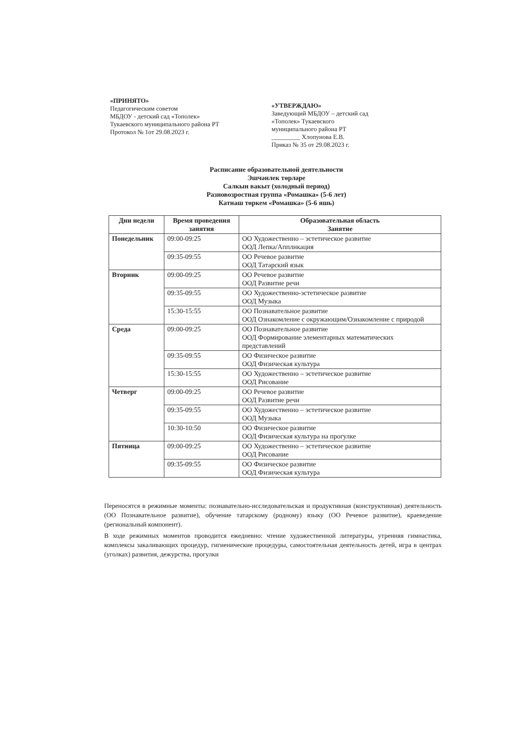«ПРИНЯТО»
Педагогическим советом
МБДОУ - детский сад «Тополек»
Тукаевского муниципального района РТ
Протокол № 1от 29.08.2023 г.
«УТВЕРЖДАЮ»
Заведующий МБДОУ – детский сад «Тополек» Тукаевского муниципального района РТ
_________ Хлопунова Е.В.
Приказ № 35 от 29.08.2023 г.
Расписание образовательной деятельности
Эшчәнлек төрләре
Салкын вакыт (холодный период)
Разновозростная группа «Ромашка» (5-6 лет)
Катнаш төркем «Ромашка» (5-6 яшь)
| Дни недели | Время проведения занятия | Образовательная область Занятие |
| --- | --- | --- |
| Понедельник | 09:00-09:25 | ОО Художественно – эстетическое развитие ООД Лепка/Аппликация |
| | 09:35-09:55 | ОО Речевое развитие ООД Татарский язык |
| Вторник | 09:00-09:25 | ОО Речевое развитие ООД Развитие речи |
| | 09:35-09:55 | ОО Художественно-эстетическое развитие ООД Музыка |
| | 15:30-15:55 | ОО Познавательное развитие ООД Ознакомление с окружающим/Ознакомление с природой |
| Среда | 09:00-09:25 | ОО Познавательное развитие ООД Формирование элементарных математических представлений |
| | 09:35-09:55 | ОО Физическое развитие ООД Физическая культура |
| | 15:30-15:55 | ОО Художественно – эстетическое развитие ООД Рисование |
| Четверг | 09:00-09:25 | ОО Речевое развитие ООД Развитие речи |
| | 09:35-09:55 | ОО Художественно – эстетическое развитие ООД Музыка |
| | 10:30-10:50 | ОО Физическое развитие ООД Физическая культура на прогулке |
| Пятница | 09:00-09:25 | ОО Художественно – эстетическое развитие ООД Рисование |
| | 09:35-09:55 | ОО Физическое развитие ООД Физическая культура |
Переносятся в режимные моменты: познавательно-исследовательская и продуктивная (конструктивная) деятельность (ОО Познавательное развитие), обучение татарскому (родному) языку (ОО Речевое развитие), краеведение (региональный компонент).
В ходе режимных моментов проводится ежедневно: чтение художественной литературы, утренняя гимнастика, комплексы закаливающих процедур, гигиенические процедуры, самостоятельная деятельность детей, игра в центрах (уголках) развития, дежурства, прогулки